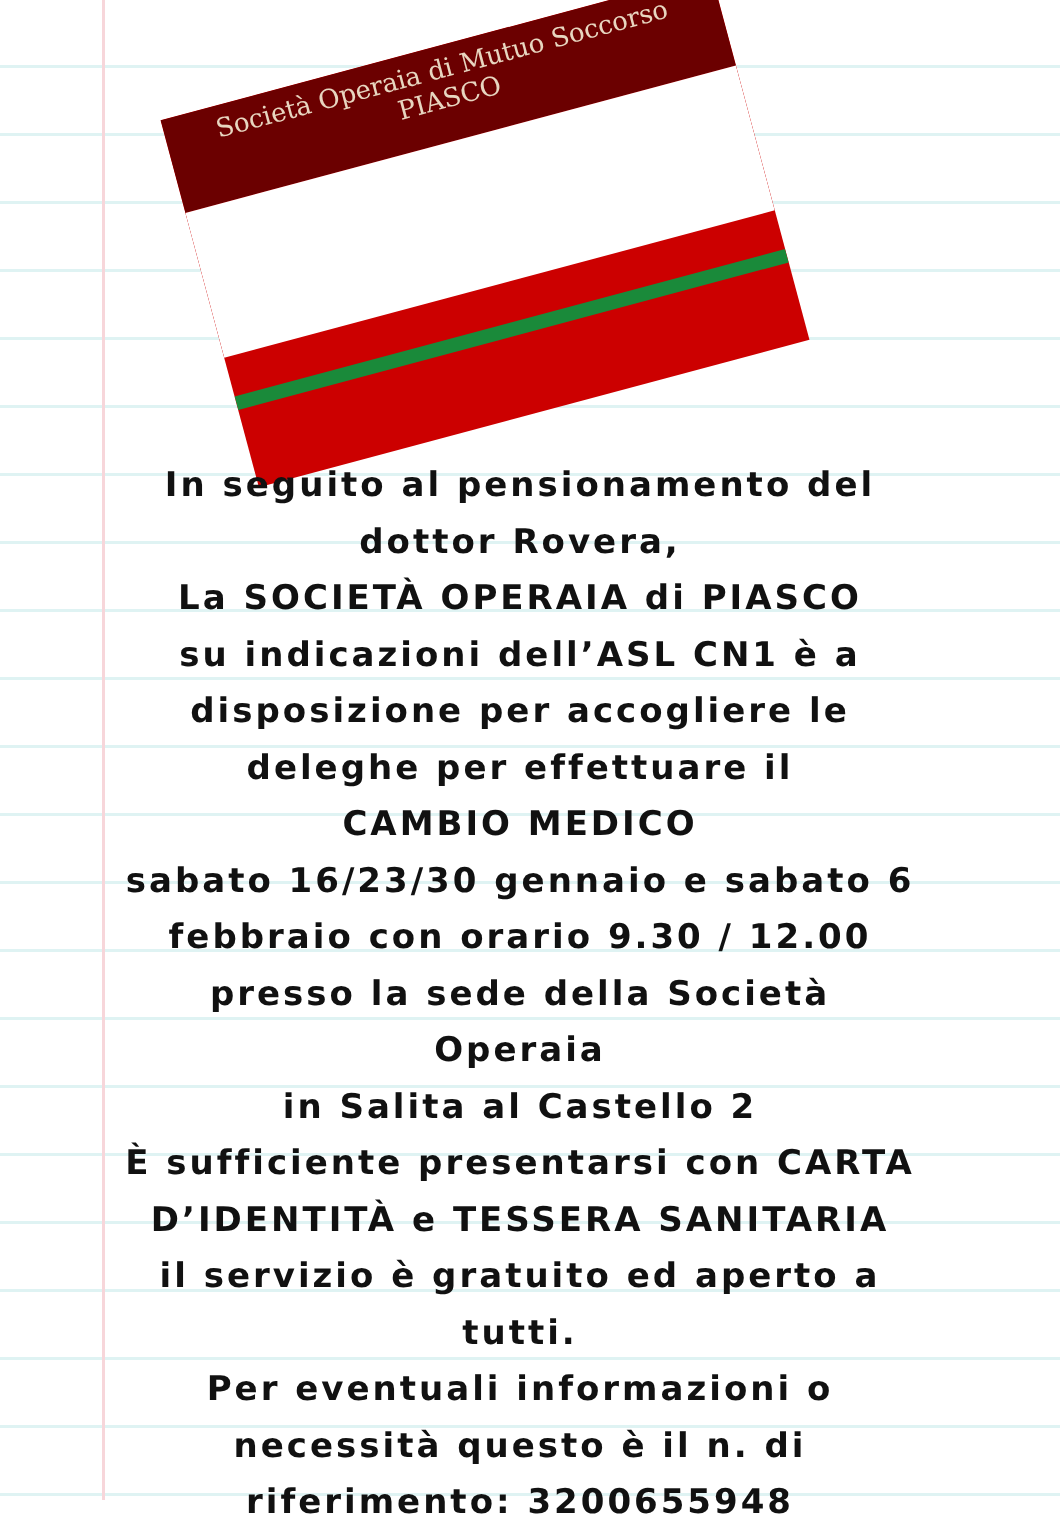Società Operaia di Mutuo Soccorso
PIASCO
In seguito al pensionamento del
dottor Rovera,
La SOCIETÀ OPERAIA di PIASCO
su indicazioni dell’ASL CN1 è a
disposizione per accogliere le
deleghe per effettuare il
CAMBIO MEDICO
sabato 16/23/30 gennaio e sabato 6
febbraio con orario 9.30 / 12.00
presso la sede della Società Operaia
in Salita al Castello 2
È sufficiente presentarsi con CARTA
D’IDENTITÀ e TESSERA SANITARIA
il servizio è gratuito ed aperto a
tutti.
Per eventuali informazioni o
necessità questo è il n. di
riferimento: 3200655948